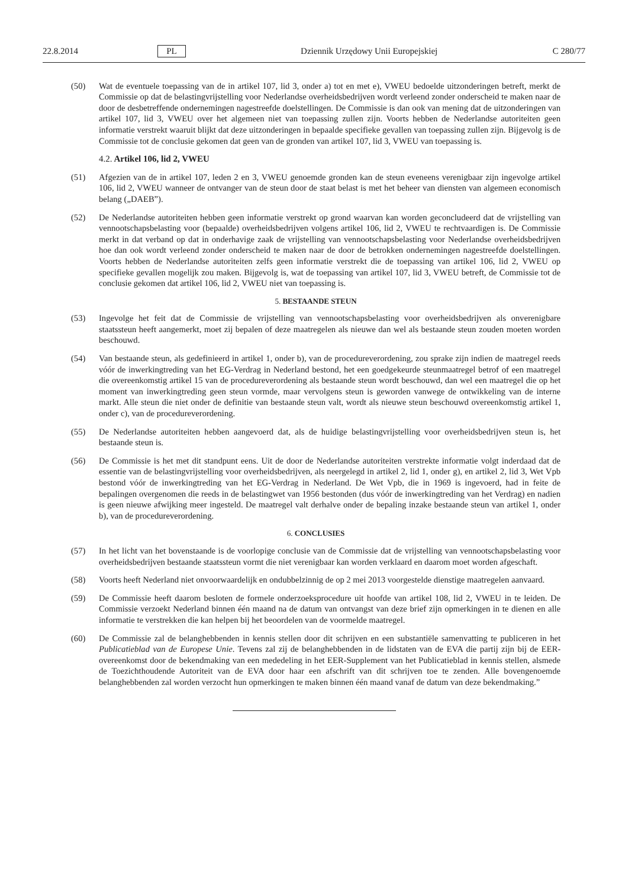22.8.2014 PL Dziennik Urzędowy Unii Europejskiej C 280/77
(50) Wat de eventuele toepassing van de in artikel 107, lid 3, onder a) tot en met e), VWEU bedoelde uitzonderingen betreft, merkt de Commissie op dat de belastingvrijstelling voor Nederlandse overheidsbedrijven wordt verleend zonder onderscheid te maken naar de door de desbetreffende ondernemingen nagestreefde doelstellingen. De Commissie is dan ook van mening dat de uitzonderingen van artikel 107, lid 3, VWEU over het algemeen niet van toepassing zullen zijn. Voorts hebben de Nederlandse autoriteiten geen informatie verstrekt waaruit blijkt dat deze uitzonderingen in bepaalde specifieke gevallen van toepassing zullen zijn. Bijgevolg is de Commissie tot de conclusie gekomen dat geen van de gronden van artikel 107, lid 3, VWEU van toepassing is.
4.2. Artikel 106, lid 2, VWEU
(51) Afgezien van de in artikel 107, leden 2 en 3, VWEU genoemde gronden kan de steun eveneens verenigbaar zijn ingevolge artikel 106, lid 2, VWEU wanneer de ontvanger van de steun door de staat belast is met het beheer van diensten van algemeen economisch belang („DAEB”).
(52) De Nederlandse autoriteiten hebben geen informatie verstrekt op grond waarvan kan worden geconcludeerd dat de vrijstelling van vennootschapsbelasting voor (bepaalde) overheidsbedrijven volgens artikel 106, lid 2, VWEU te rechtvaardigen is. De Commissie merkt in dat verband op dat in onderhavige zaak de vrijstelling van vennootschapsbelasting voor Nederlandse overheidsbedrijven hoe dan ook wordt verleend zonder onderscheid te maken naar de door de betrokken ondernemingen nagestreefde doelstellingen. Voorts hebben de Nederlandse autoriteiten zelfs geen informatie verstrekt die de toepassing van artikel 106, lid 2, VWEU op specifieke gevallen mogelijk zou maken. Bijgevolg is, wat de toepassing van artikel 107, lid 3, VWEU betreft, de Commissie tot de conclusie gekomen dat artikel 106, lid 2, VWEU niet van toepassing is.
5. BESTAANDE STEUN
(53) Ingevolge het feit dat de Commissie de vrijstelling van vennootschapsbelasting voor overheidsbedrijven als onverenigbare staatssteun heeft aangemerkt, moet zij bepalen of deze maatregelen als nieuwe dan wel als bestaande steun zouden moeten worden beschouwd.
(54) Van bestaande steun, als gedefinieerd in artikel 1, onder b), van de procedureverordening, zou sprake zijn indien de maatregel reeds vóór de inwerkingtreding van het EG-Verdrag in Nederland bestond, het een goedgekeurde steunmaatregel betrof of een maatregel die overeenkomstig artikel 15 van de procedureverordening als bestaande steun wordt beschouwd, dan wel een maatregel die op het moment van inwerkingtreding geen steun vormde, maar vervolgens steun is geworden vanwege de ontwikkeling van de interne markt. Alle steun die niet onder de definitie van bestaande steun valt, wordt als nieuwe steun beschouwd overeenkomstig artikel 1, onder c), van de procedureverordening.
(55) De Nederlandse autoriteiten hebben aangevoerd dat, als de huidige belastingvrijstelling voor overheidsbedrijven steun is, het bestaande steun is.
(56) De Commissie is het met dit standpunt eens. Uit de door de Nederlandse autoriteiten verstrekte informatie volgt inderdaad dat de essentie van de belastingvrijstelling voor overheidsbedrijven, als neergelegd in artikel 2, lid 1, onder g), en artikel 2, lid 3, Wet Vpb bestond vóór de inwerkingtreding van het EG-Verdrag in Nederland. De Wet Vpb, die in 1969 is ingevoerd, had in feite de bepalingen overgenomen die reeds in de belastingwet van 1956 bestonden (dus vóór de inwerkingtreding van het Verdrag) en nadien is geen nieuwe afwijking meer ingesteld. De maatregel valt derhalve onder de bepaling inzake bestaande steun van artikel 1, onder b), van de procedureverordening.
6. CONCLUSIES
(57) In het licht van het bovenstaande is de voorlopige conclusie van de Commissie dat de vrijstelling van vennootschapsbelasting voor overheidsbedrijven bestaande staatssteun vormt die niet verenigbaar kan worden verklaard en daarom moet worden afgeschaft.
(58) Voorts heeft Nederland niet onvoorwaardelijk en ondubbelzinnig de op 2 mei 2013 voorgestelde dienstige maatregelen aanvaard.
(59) De Commissie heeft daarom besloten de formele onderzoeksprocedure uit hoofde van artikel 108, lid 2, VWEU in te leiden. De Commissie verzoekt Nederland binnen één maand na de datum van ontvangst van deze brief zijn opmerkingen in te dienen en alle informatie te verstrekken die kan helpen bij het beoordelen van de voormelde maatregel.
(60) De Commissie zal de belanghebbenden in kennis stellen door dit schrijven en een substantiële samenvatting te publiceren in het Publicatieblad van de Europese Unie. Tevens zal zij de belanghebbenden in de lidstaten van de EVA die partij zijn bij de EER-overeenkomst door de bekendmaking van een mededeling in het EER-Supplement van het Publicatieblad in kennis stellen, alsmede de Toezichthoudende Autoriteit van de EVA door haar een afschrift van dit schrijven toe te zenden. Alle bovengenoemde belanghebbenden zal worden verzocht hun opmerkingen te maken binnen één maand vanaf de datum van deze bekendmaking.”